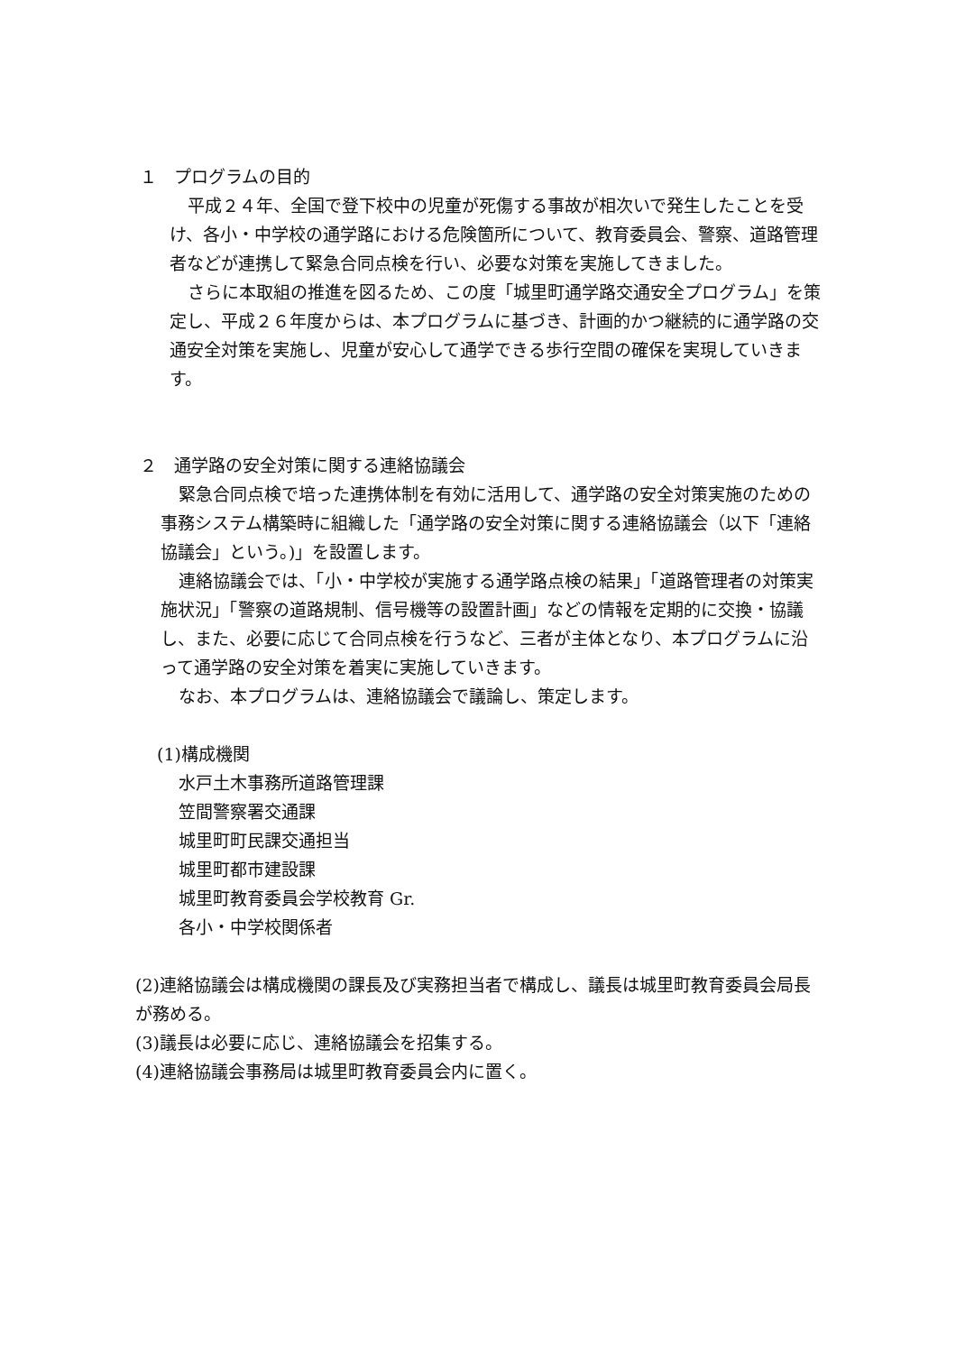１　プログラムの目的
平成２４年、全国で登下校中の児童が死傷する事故が相次いで発生したことを受け、各小・中学校の通学路における危険箇所について、教育委員会、警察、道路管理者などが連携して緊急合同点検を行い、必要な対策を実施してきました。
さらに本取組の推進を図るため、この度「城里町通学路交通安全プログラム」を策定し、平成２６年度からは、本プログラムに基づき、計画的かつ継続的に通学路の交通安全対策を実施し、児童が安心して通学できる歩行空間の確保を実現していきます。
２　通学路の安全対策に関する連絡協議会
緊急合同点検で培った連携体制を有効に活用して、通学路の安全対策実施のための事務システム構築時に組織した「通学路の安全対策に関する連絡協議会（以下「連絡協議会」という。)」を設置します。
連絡協議会では、「小・中学校が実施する通学路点検の結果」「道路管理者の対策実施状況」「警察の道路規制、信号機等の設置計画」などの情報を定期的に交換・協議し、また、必要に応じて合同点検を行うなど、三者が主体となり、本プログラムに沿って通学路の安全対策を着実に実施していきます。
なお、本プログラムは、連絡協議会で議論し、策定します。
(1)構成機関
水戸土木事務所道路管理課
笠間警察署交通課
城里町町民課交通担当
城里町都市建設課
城里町教育委員会学校教育 Gr.
各小・中学校関係者
(2)連絡協議会は構成機関の課長及び実務担当者で構成し、議長は城里町教育委員会局長が務める。
(3)議長は必要に応じ、連絡協議会を招集する。
(4)連絡協議会事務局は城里町教育委員会内に置く。